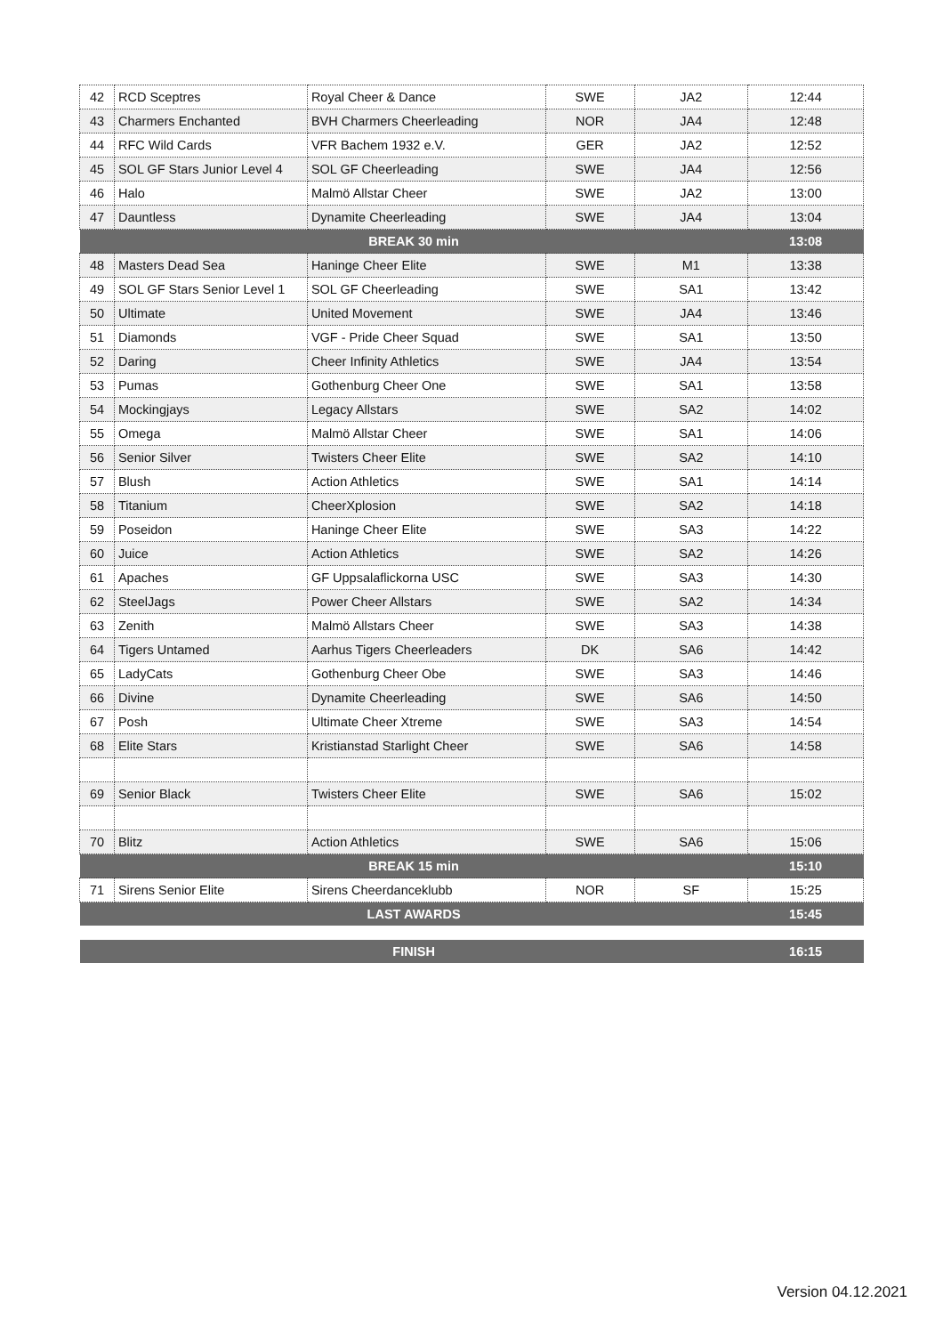| 42 | RCD Sceptres | Royal Cheer & Dance | SWE | JA2 | 12:44 |
| 43 | Charmers Enchanted | BVH Charmers Cheerleading | NOR | JA4 | 12:48 |
| 44 | RFC Wild Cards | VFR Bachem 1932 e.V. | GER | JA2 | 12:52 |
| 45 | SOL GF Stars Junior Level 4 | SOL GF Cheerleading | SWE | JA4 | 12:56 |
| 46 | Halo | Malmö Allstar Cheer | SWE | JA2 | 13:00 |
| 47 | Dauntless | Dynamite Cheerleading | SWE | JA4 | 13:04 |
| BREAK 30 min | | | | | 13:08 |
| 48 | Masters Dead Sea | Haninge Cheer Elite | SWE | M1 | 13:38 |
| 49 | SOL GF Stars Senior Level 1 | SOL GF Cheerleading | SWE | SA1 | 13:42 |
| 50 | Ultimate | United Movement | SWE | JA4 | 13:46 |
| 51 | Diamonds | VGF - Pride Cheer Squad | SWE | SA1 | 13:50 |
| 52 | Daring | Cheer Infinity Athletics | SWE | JA4 | 13:54 |
| 53 | Pumas | Gothenburg Cheer One | SWE | SA1 | 13:58 |
| 54 | Mockingjays | Legacy Allstars | SWE | SA2 | 14:02 |
| 55 | Omega | Malmö Allstar Cheer | SWE | SA1 | 14:06 |
| 56 | Senior Silver | Twisters Cheer Elite | SWE | SA2 | 14:10 |
| 57 | Blush | Action Athletics | SWE | SA1 | 14:14 |
| 58 | Titanium | CheerXplosion | SWE | SA2 | 14:18 |
| 59 | Poseidon | Haninge Cheer Elite | SWE | SA3 | 14:22 |
| 60 | Juice | Action Athletics | SWE | SA2 | 14:26 |
| 61 | Apaches | GF Uppsalaflickorna USC | SWE | SA3 | 14:30 |
| 62 | SteelJags | Power Cheer Allstars | SWE | SA2 | 14:34 |
| 63 | Zenith | Malmö Allstars Cheer | SWE | SA3 | 14:38 |
| 64 | Tigers Untamed | Aarhus Tigers Cheerleaders | DK | SA6 | 14:42 |
| 65 | LadyCats | Gothenburg Cheer Obe | SWE | SA3 | 14:46 |
| 66 | Divine | Dynamite Cheerleading | SWE | SA6 | 14:50 |
| 67 | Posh | Ultimate Cheer Xtreme | SWE | SA3 | 14:54 |
| 68 | Elite Stars | Kristianstad Starlight Cheer | SWE | SA6 | 14:58 |
| 69 | Senior Black | Twisters Cheer Elite | SWE | SA6 | 15:02 |
| 70 | Blitz | Action Athletics | SWE | SA6 | 15:06 |
| BREAK 15 min | | | | | 15:10 |
| 71 | Sirens Senior Elite | Sirens Cheerdanceklubb | NOR | SF | 15:25 |
| LAST AWARDS | | | | | 15:45 |
| FINISH | | | | | 16:15 |
Version 04.12.2021